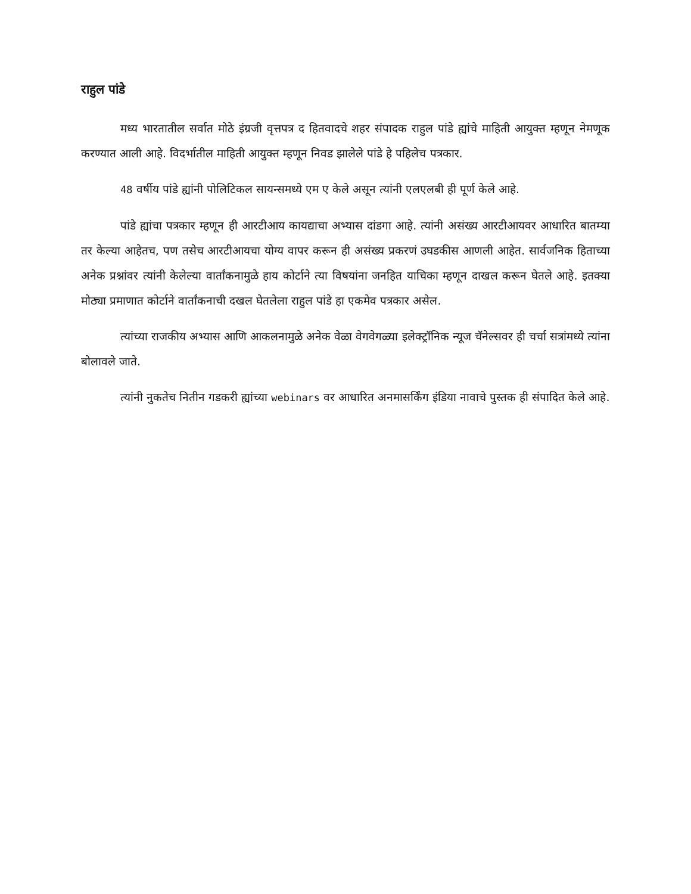राहुल पांडे
मध्य भारतातील सर्वात मोठे इंग्रजी वृत्तपत्र द हितवादचे शहर संपादक राहुल पांडे ह्यांचे माहिती आयुक्त म्हणून नेमणूक करण्यात आली आहे. विदर्भातील माहिती आयुक्त म्हणून निवड झालेले पांडे हे पहिलेच पत्रकार.
48 वर्षीय पांडे ह्यांनी पोलिटिकल सायन्समध्ये एम ए केले असून त्यांनी एलएलबी ही पूर्ण केले आहे.
पांडे ह्यांचा पत्रकार म्हणून ही आरटीआय कायद्याचा अभ्यास दांडगा आहे. त्यांनी असंख्य आरटीआयवर आधारित बातम्या तर केल्या आहेतच, पण तसेच आरटीआयचा योग्य वापर करून ही असंख्य प्रकरणं उघडकीस आणली आहेत. सार्वजनिक हिताच्या अनेक प्रश्नांवर त्यांनी केलेल्या वार्तांकनामुळे हाय कोर्टाने त्या विषयांना जनहित याचिका म्हणून दाखल करून घेतले आहे. इतक्या मोठ्या प्रमाणात कोर्टाने वार्तांकनाची दखल घेतलेला राहुल पांडे हा एकमेव पत्रकार असेल.
त्यांच्या राजकीय अभ्यास आणि आकलनामुळे अनेक वेळा वेगवेगळ्या इलेक्ट्रॉनिक न्यूज चॅनेल्सवर ही चर्चा सत्रांमध्ये त्यांना बोलावले जाते.
त्यांनी नुकतेच नितीन गडकरी ह्यांच्या webinars वर आधारित अनमासर्किंग इंडिया नावाचे पुस्तक ही संपादित केले आहे.